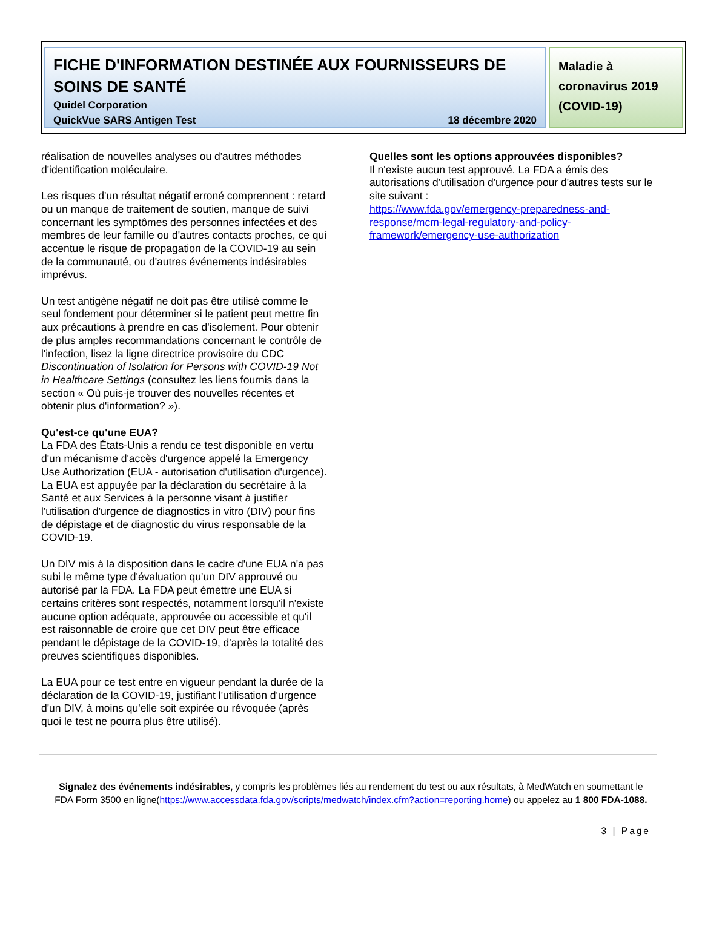FICHE D'INFORMATION DESTINÉE AUX FOURNISSEURS DE SOINS DE SANTÉ
Quidel Corporation
QuickVue SARS Antigen Test 18 décembre 2020
Maladie à coronavirus 2019 (COVID-19)
réalisation de nouvelles analyses ou d'autres méthodes d'identification moléculaire.
Les risques d'un résultat négatif erroné comprennent : retard ou un manque de traitement de soutien, manque de suivi concernant les symptômes des personnes infectées et des membres de leur famille ou d'autres contacts proches, ce qui accentue le risque de propagation de la COVID-19 au sein de la communauté, ou d'autres événements indésirables imprévus.
Un test antigène négatif ne doit pas être utilisé comme le seul fondement pour déterminer si le patient peut mettre fin aux précautions à prendre en cas d'isolement. Pour obtenir de plus amples recommandations concernant le contrôle de l'infection, lisez la ligne directrice provisoire du CDC Discontinuation of Isolation for Persons with COVID-19 Not in Healthcare Settings (consultez les liens fournis dans la section « Où puis-je trouver des nouvelles récentes et obtenir plus d'information? »).
Qu'est-ce qu'une EUA?
La FDA des États-Unis a rendu ce test disponible en vertu d'un mécanisme d'accès d'urgence appelé la Emergency Use Authorization (EUA - autorisation d'utilisation d'urgence). La EUA est appuyée par la déclaration du secrétaire à la Santé et aux Services à la personne visant à justifier l'utilisation d'urgence de diagnostics in vitro (DIV) pour fins de dépistage et de diagnostic du virus responsable de la COVID-19.
Un DIV mis à la disposition dans le cadre d'une EUA n'a pas subi le même type d'évaluation qu'un DIV approuvé ou autorisé par la FDA. La FDA peut émettre une EUA si certains critères sont respectés, notamment lorsqu'il n'existe aucune option adéquate, approuvée ou accessible et qu'il est raisonnable de croire que cet DIV peut être efficace pendant le dépistage de la COVID-19, d'après la totalité des preuves scientifiques disponibles.
La EUA pour ce test entre en vigueur pendant la durée de la déclaration de la COVID-19, justifiant l'utilisation d'urgence d'un DIV, à moins qu'elle soit expirée ou révoquée (après quoi le test ne pourra plus être utilisé).
Quelles sont les options approuvées disponibles?
Il n'existe aucun test approuvé. La FDA a émis des autorisations d'utilisation d'urgence pour d'autres tests sur le site suivant :
https://www.fda.gov/emergency-preparedness-and-response/mcm-legal-regulatory-and-policy-framework/emergency-use-authorization
Signalez des événements indésirables, y compris les problèmes liés au rendement du test ou aux résultats, à MedWatch en soumettant le FDA Form 3500 en ligne(https://www.accessdata.fda.gov/scripts/medwatch/index.cfm?action=reporting.home) ou appelez au 1 800 FDA-1088.
3 | Page